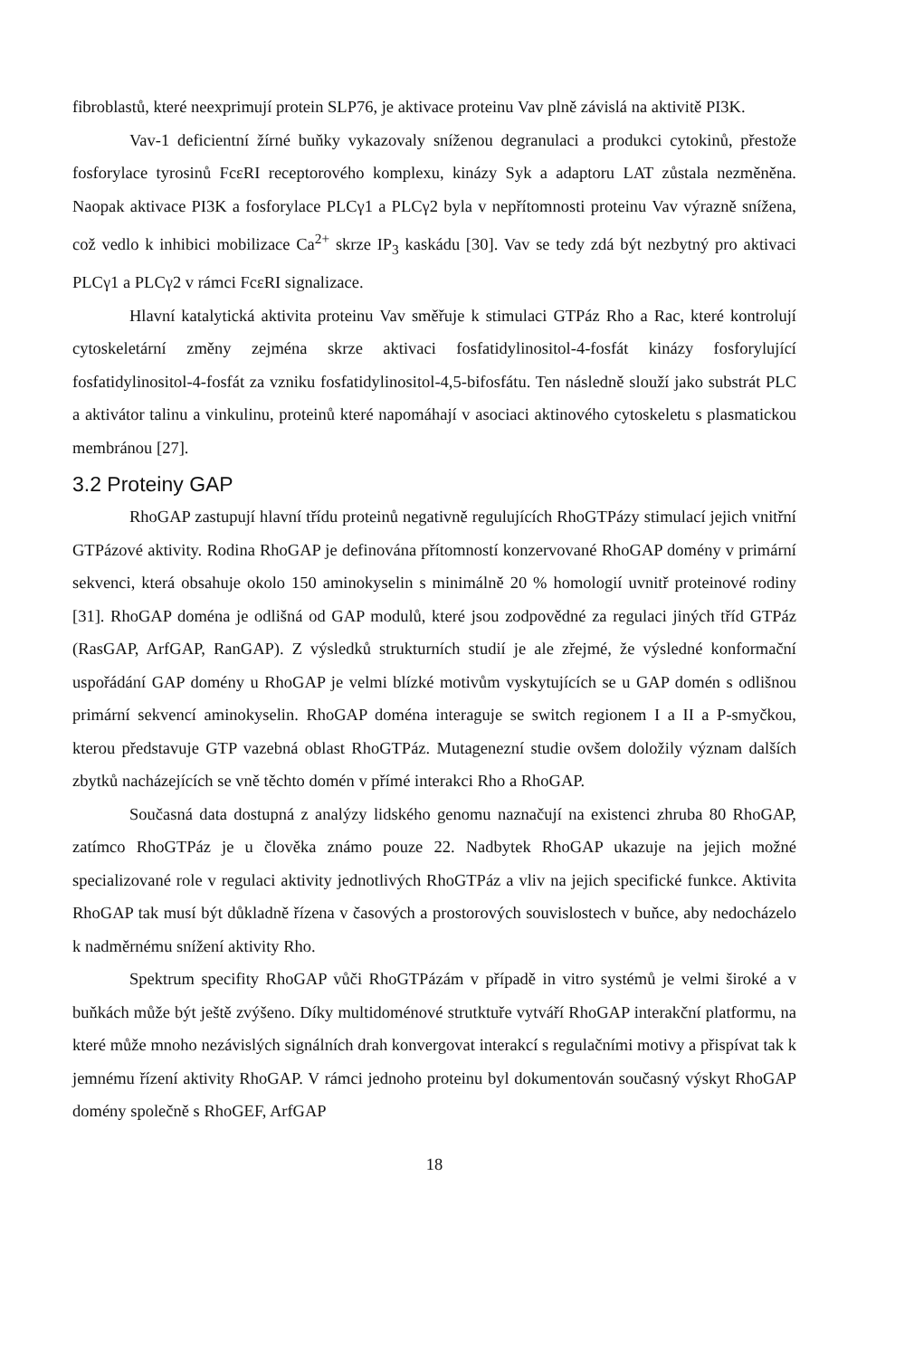fibroblastů, které neexprimují protein SLP76, je aktivace proteinu Vav plně závislá na aktivitě PI3K.
Vav-1 deficientní žírné buňky vykazovaly sníženou degranulaci a produkci cytokinů, přestože fosforylace tyrosinů FcεRI receptorového komplexu, kinázy Syk a adaptoru LAT zůstala nezměněna. Naopak aktivace PI3K a fosforylace PLCγ1 a PLCγ2 byla v nepřítomnosti proteinu Vav výrazně snížena, což vedlo k inhibici mobilizace Ca<sup>2+</sup> skrze IP<sub>3</sub> kaskádu [30]. Vav se tedy zdá být nezbytný pro aktivaci PLCγ1 a PLCγ2 v rámci FcεRI signalizace.
Hlavní katalytická aktivita proteinu Vav směřuje k stimulaci GTPáz Rho a Rac, které kontrolují cytoskeletární změny zejména skrze aktivaci fosfatidylinositol-4-fosfát kinázy fosforylující fosfatidylinositol-4-fosfát za vzniku fosfatidylinositol-4,5-bifosfátu. Ten následně slouží jako substrát PLC a aktivátor talinu a vinkulinu, proteinů které napomáhají v asociaci aktinového cytoskeletu s plasmatickou membránou [27].
3.2 Proteiny GAP
RhoGAP zastupují hlavní třídu proteinů negativně regulujících RhoGTPázy stimulací jejich vnitřní GTPázové aktivity. Rodina RhoGAP je definována přítomností konzervované RhoGAP domény v primární sekvenci, která obsahuje okolo 150 aminokyselin s minimálně 20 % homologií uvnitř proteinové rodiny [31]. RhoGAP doména je odlišná od GAP modulů, které jsou zodpovědné za regulaci jiných tříd GTPáz (RasGAP, ArfGAP, RanGAP). Z výsledků strukturních studií je ale zřejmé, že výsledné konformační uspořádání GAP domény u RhoGAP je velmi blízké motivům vyskytujících se u GAP domén s odlišnou primární sekvencí aminokyselin. RhoGAP doména interaguje se switch regionem I a II a P-smyčkou, kterou představuje GTP vazebná oblast RhoGTPáz. Mutagenezní studie ovšem doložily význam dalších zbytků nacházejících se vně těchto domén v přímé interakci Rho a RhoGAP.
Současná data dostupná z analýzy lidského genomu naznačují na existenci zhruba 80 RhoGAP, zatímco RhoGTPáz je u člověka známo pouze 22. Nadbytek RhoGAP ukazuje na jejich možné specializované role v regulaci aktivity jednotlivých RhoGTPáz a vliv na jejich specifické funkce. Aktivita RhoGAP tak musí být důkladně řízena v časových a prostorových souvislostech v buňce, aby nedocházelo k nadměrnému snížení aktivity Rho.
Spektrum specifity RhoGAP vůči RhoGTPázám v případě in vitro systémů je velmi široké a v buňkách může být ještě zvýšeno. Díky multidoménové strutktuře vytváří RhoGAP interakční platformu, na které může mnoho nezávislých signálních drah konvergovat interakcí s regulačními motivy a přispívat tak k jemnému řízení aktivity RhoGAP. V rámci jednoho proteinu byl dokumentován současný výskyt RhoGAP domény společně s RhoGEF, ArfGAP
18